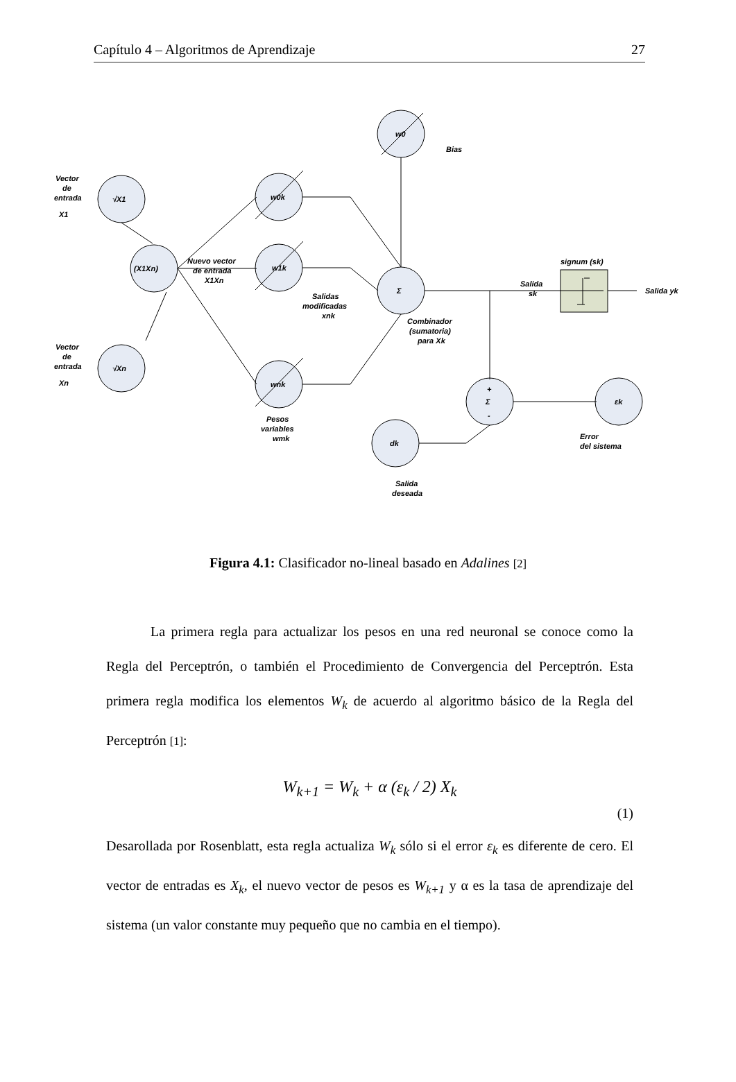Capítulo 4 – Algoritmos de Aprendizaje 27
Vector
de
entrada
X1
Vector
de
entrada
Xn
√X1
√Xn
(X1Xn)
Nuevo vector
de entrada
X1Xn
w0k
w1k
wnk
w0
Bias
Σ
Σ
εk
dk
Salidas
modificadas
xnk
Combinador
(sumatoria)
para Xk
signum (sk)
Salida
sk
Salida yk
Pesos
variables
wmk
Error
del sistema
Salida
deseada
+
-
Figura 4.1: Clasificador no-lineal basado en Adalines [2]
La primera regla para actualizar los pesos en una red neuronal se conoce como la Regla del Perceptrón, o también el Procedimiento de Convergencia del Perceptrón. Esta primera regla modifica los elementos W<sub>k</sub> de acuerdo al algoritmo básico de la Regla del Perceptrón [1]:
W<sub>k+1</sub> = W<sub>k</sub> + α (ε<sub>k</sub> / 2) X<sub>k</sub>
(1)
Desarollada por Rosenblatt, esta regla actualiza W<sub>k</sub> sólo si el error ε<sub>k</sub> es diferente de cero. El vector de entradas es X<sub>k</sub>, el nuevo vector de pesos es W<sub>k+1</sub> y α es la tasa de aprendizaje del sistema (un valor constante muy pequeño que no cambia en el tiempo).